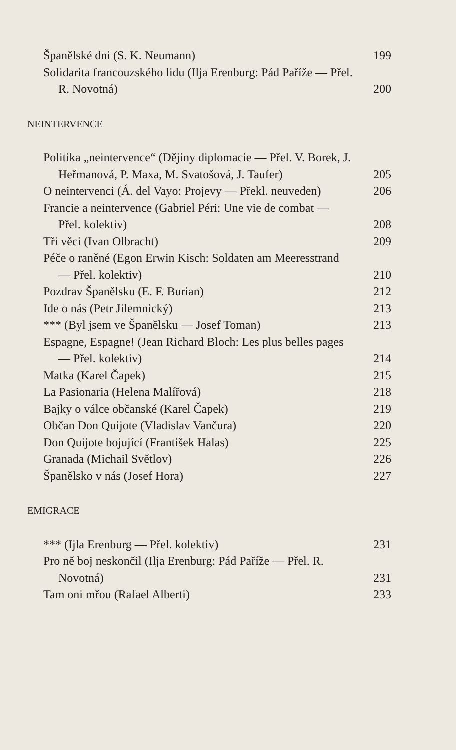Španělské dni (S. K. Neumann) 199
Solidarita francouzského lidu (Ilja Erenburg: Pád Paříže — Přel. R. Novotná) 200
NEINTERVENCE
Politika „neintervence“ (Dějiny diplomacie — Přel. V. Borek, J. Heřmanová, P. Maxa, M. Svatošová, J. Taufer) 205
O neintervenci (Á. del Vayo: Projevy — Překl. neuveden) 206
Francie a neintervence (Gabriel Péri: Une vie de combat — Přel. kolektiv) 208
Tři věci (Ivan Olbracht) 209
Péče o raněné (Egon Erwin Kisch: Soldaten am Meeresstrand — Přel. kolektiv) 210
Pozdrav Španělsku (E. F. Burian) 212
Ide o nás (Petr Jilemnický) 213
*** (Byl jsem ve Španělsku — Josef Toman) 213
Espagne, Espagne! (Jean Richard Bloch: Les plus belles pages — Přel. kolektiv) 214
Matka (Karel Čapek) 215
La Pasionaria (Helena Malířová) 218
Bajky o válce občanské (Karel Čapek) 219
Občan Don Quijote (Vladislav Vančura) 220
Don Quijote bojující (František Halas) 225
Granada (Michail Světlov) 226
Španělsko v nás (Josef Hora) 227
EMIGRACE
*** (Ijla Erenburg — Přel. kolektiv) 231
Pro ně boj neskončil (Ilja Erenburg: Pád Paříže — Přel. R. Novotná) 231
Tam oni mřou (Rafael Alberti) 233